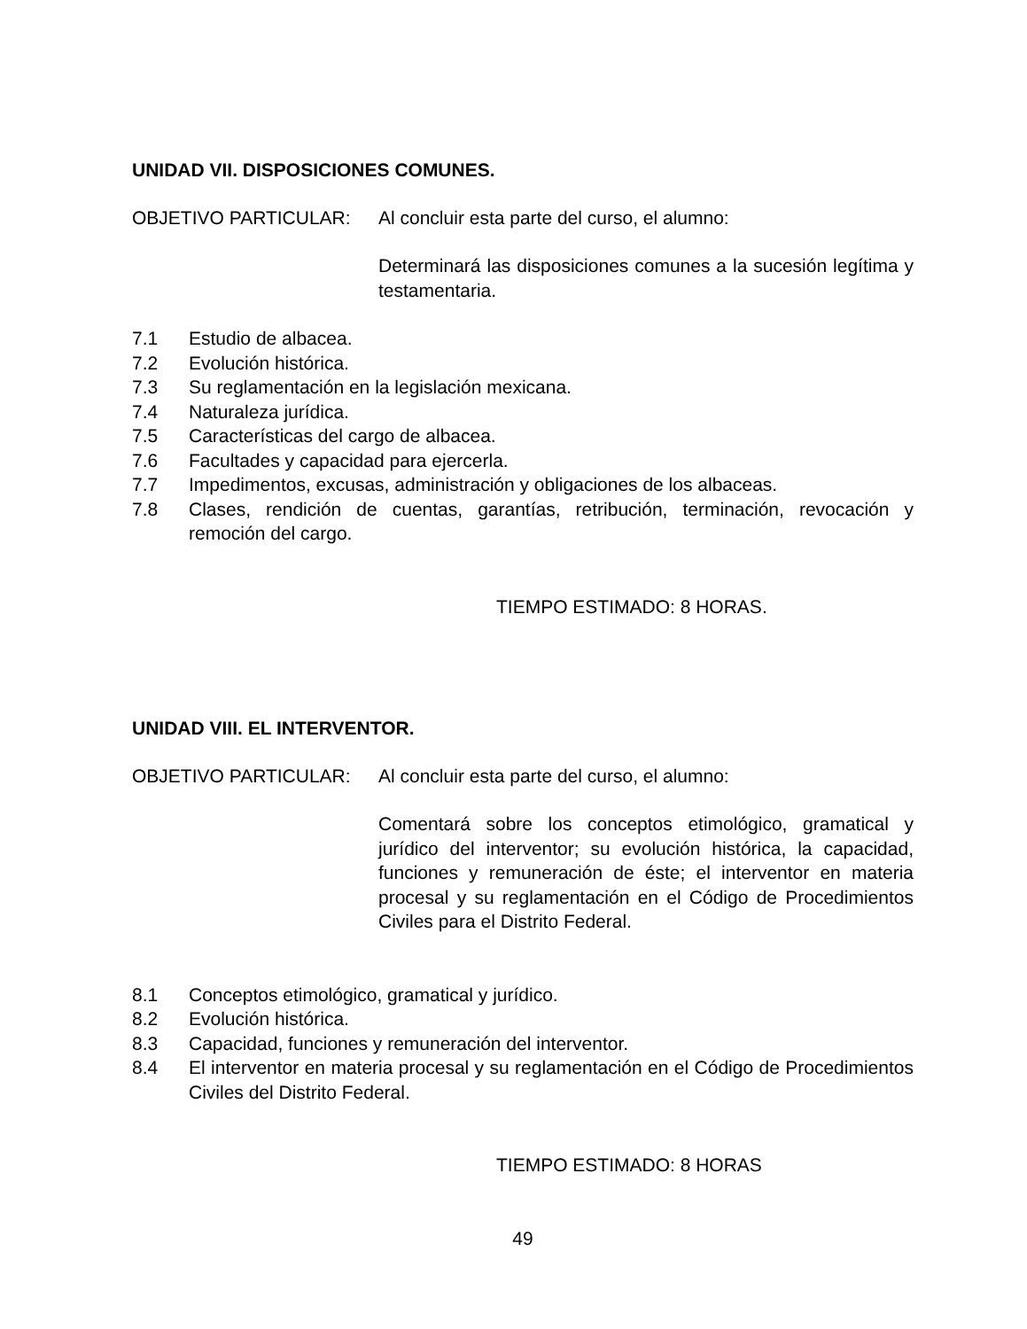UNIDAD VII. DISPOSICIONES COMUNES.
OBJETIVO PARTICULAR: Al concluir esta parte del curso, el alumno:
Determinará las disposiciones comunes a la sucesión legítima y testamentaria.
7.1 Estudio de albacea.
7.2 Evolución histórica.
7.3 Su reglamentación en la legislación mexicana.
7.4 Naturaleza jurídica.
7.5 Características del cargo de albacea.
7.6 Facultades y capacidad para ejercerla.
7.7 Impedimentos, excusas, administración y obligaciones de los albaceas.
7.8 Clases, rendición de cuentas, garantías, retribución, terminación, revocación y remoción del cargo.
TIEMPO ESTIMADO: 8 HORAS.
UNIDAD VIII. EL INTERVENTOR.
OBJETIVO PARTICULAR: Al concluir esta parte del curso, el alumno:
Comentará sobre los conceptos etimológico, gramatical y jurídico del interventor; su evolución histórica, la capacidad, funciones y remuneración de éste; el interventor en materia procesal y su reglamentación en el Código de Procedimientos Civiles para el Distrito Federal.
8.1 Conceptos etimológico, gramatical y jurídico.
8.2 Evolución histórica.
8.3 Capacidad, funciones y remuneración del interventor.
8.4 El interventor en materia procesal y su reglamentación en el Código de Procedimientos Civiles del Distrito Federal.
TIEMPO ESTIMADO: 8 HORAS
49